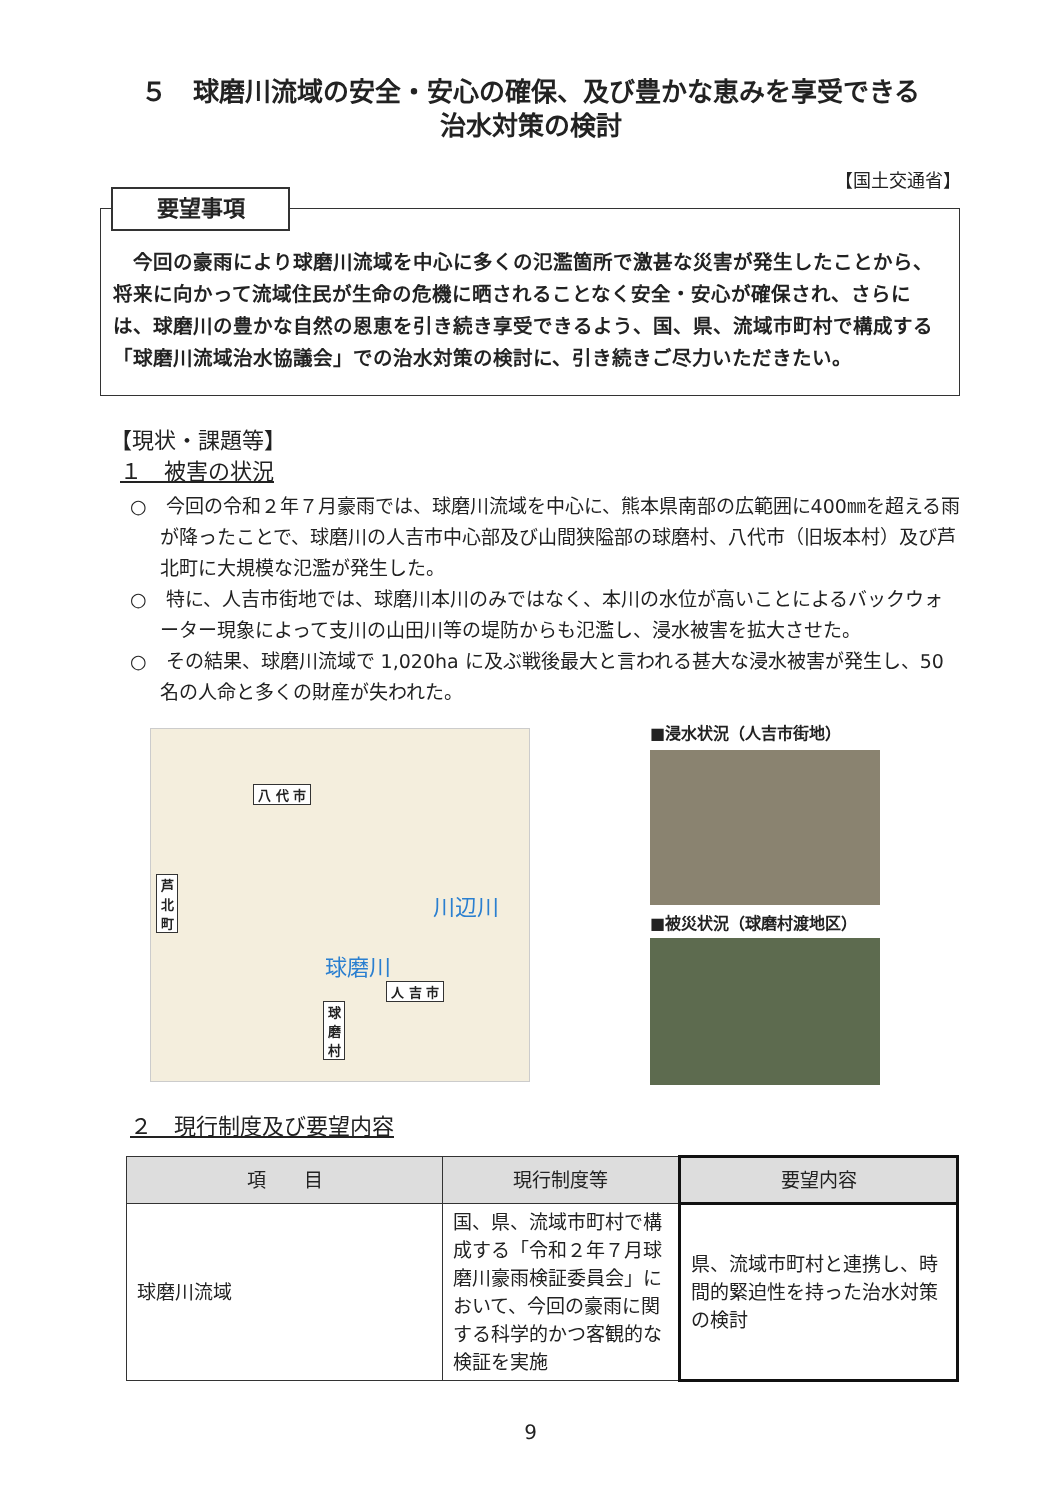５　球磨川流域の安全・安心の確保、及び豊かな恵みを享受できる
治水対策の検討
【国土交通省】
今回の豪雨により球磨川流域を中心に多くの氾濫箇所で激甚な災害が発生したことから、将来に向かって流域住民が生命の危機に晒されることなく安全・安心が確保され、さらには、球磨川の豊かな自然の恩恵を引き続き享受できるよう、国、県、流域市町村で構成する「球磨川流域治水協議会」での治水対策の検討に、引き続きご尽力いただきたい。
要望事項
【現状・課題等】
１　被害の状況
○　今回の令和２年７月豪雨では、球磨川流域を中心に、熊本県南部の広範囲に400㎜を超える雨が降ったことで、球磨川の人吉市中心部及び山間狭隘部の球磨村、八代市（旧坂本村）及び芦北町に大規模な氾濫が発生した。
○　特に、人吉市街地では、球磨川本川のみではなく、本川の水位が高いことによるバックウォーター現象によって支川の山田川等の堤防からも氾濫し、浸水被害を拡大させた。
○　その結果、球磨川流域で 1,020ha に及ぶ戦後最大と言われる甚大な浸水被害が発生し、50名の人命と多くの財産が失われた。
八 代 市
芦 北 町
川辺川
球磨川
人 吉 市
球 磨 村
■浸水状況（人吉市街地）
■被災状況（球磨村渡地区）
２　現行制度及び要望内容
| 項 目 | 現行制度等 | 要望内容 |
| --- | --- | --- |
| 球磨川流域 | 国、県、流域市町村で構成する「令和２年７月球磨川豪雨検証委員会」において、今回の豪雨に関する科学的かつ客観的な検証を実施 | 県、流域市町村と連携し、時間的緊迫性を持った治水対策の検討 |
9